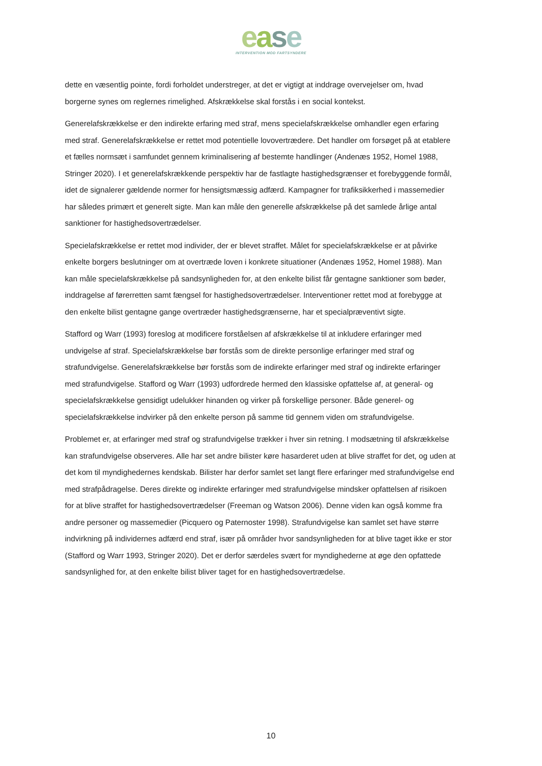ease
INTERVENTION MOD FARTSYNDERE
dette en væsentlig pointe, fordi forholdet understreger, at det er vigtigt at inddrage overvejelser om, hvad borgerne synes om reglernes rimelighed. Afskrækkelse skal forstås i en social kontekst.
Generelafskrækkelse er den indirekte erfaring med straf, mens specielafskrækkelse omhandler egen erfaring med straf. Generelafskrækkelse er rettet mod potentielle lovovertrædere. Det handler om forsøget på at etablere et fælles normsæt i samfundet gennem kriminalisering af bestemte handlinger (Andenæs 1952, Homel 1988, Stringer 2020). I et generelafskrækkende perspektiv har de fastlagte hastighedsgrænser et forebyggende formål, idet de signalerer gældende normer for hensigtsmæssig adfærd. Kampagner for trafiksikkerhed i massemedier har således primært et generelt sigte. Man kan måle den generelle afskrækkelse på det samlede årlige antal sanktioner for hastighedsovertrædelser.
Specielafskrækkelse er rettet mod individer, der er blevet straffet. Målet for specielafskrækkelse er at påvirke enkelte borgers beslutninger om at overtræde loven i konkrete situationer (Andenæs 1952, Homel 1988). Man kan måle specielafskrækkelse på sandsynligheden for, at den enkelte bilist får gentagne sanktioner som bøder, inddragelse af førerretten samt fængsel for hastighedsovertrædelser. Interventioner rettet mod at forebygge at den enkelte bilist gentagne gange overtræder hastighedsgrænserne, har et specialpræventivt sigte.
Stafford og Warr (1993) foreslog at modificere forståelsen af afskrækkelse til at inkludere erfaringer med undvigelse af straf. Specielafskrækkelse bør forstås som de direkte personlige erfaringer med straf og strafundvigelse. Generelafskrækkelse bør forstås som de indirekte erfaringer med straf og indirekte erfaringer med strafundvigelse. Stafford og Warr (1993) udfordrede hermed den klassiske opfattelse af, at general- og specielafskrækkelse gensidigt udelukker hinanden og virker på forskellige personer. Både generel- og specielafskrækkelse indvirker på den enkelte person på samme tid gennem viden om strafundvigelse.
Problemet er, at erfaringer med straf og strafundvigelse trækker i hver sin retning. I modsætning til afskrækkelse kan strafundvigelse observeres. Alle har set andre bilister køre hasarderet uden at blive straffet for det, og uden at det kom til myndighedernes kendskab. Bilister har derfor samlet set langt flere erfaringer med strafundvigelse end med strafpådragelse. Deres direkte og indirekte erfaringer med strafundvigelse mindsker opfattelsen af risikoen for at blive straffet for hastighedsovertrædelser (Freeman og Watson 2006). Denne viden kan også komme fra andre personer og massemedier (Picquero og Paternoster 1998). Strafundvigelse kan samlet set have større indvirkning på individernes adfærd end straf, især på områder hvor sandsynligheden for at blive taget ikke er stor (Stafford og Warr 1993, Stringer 2020). Det er derfor særdeles svært for myndighederne at øge den opfattede sandsynlighed for, at den enkelte bilist bliver taget for en hastighedsovertrædelse.
10